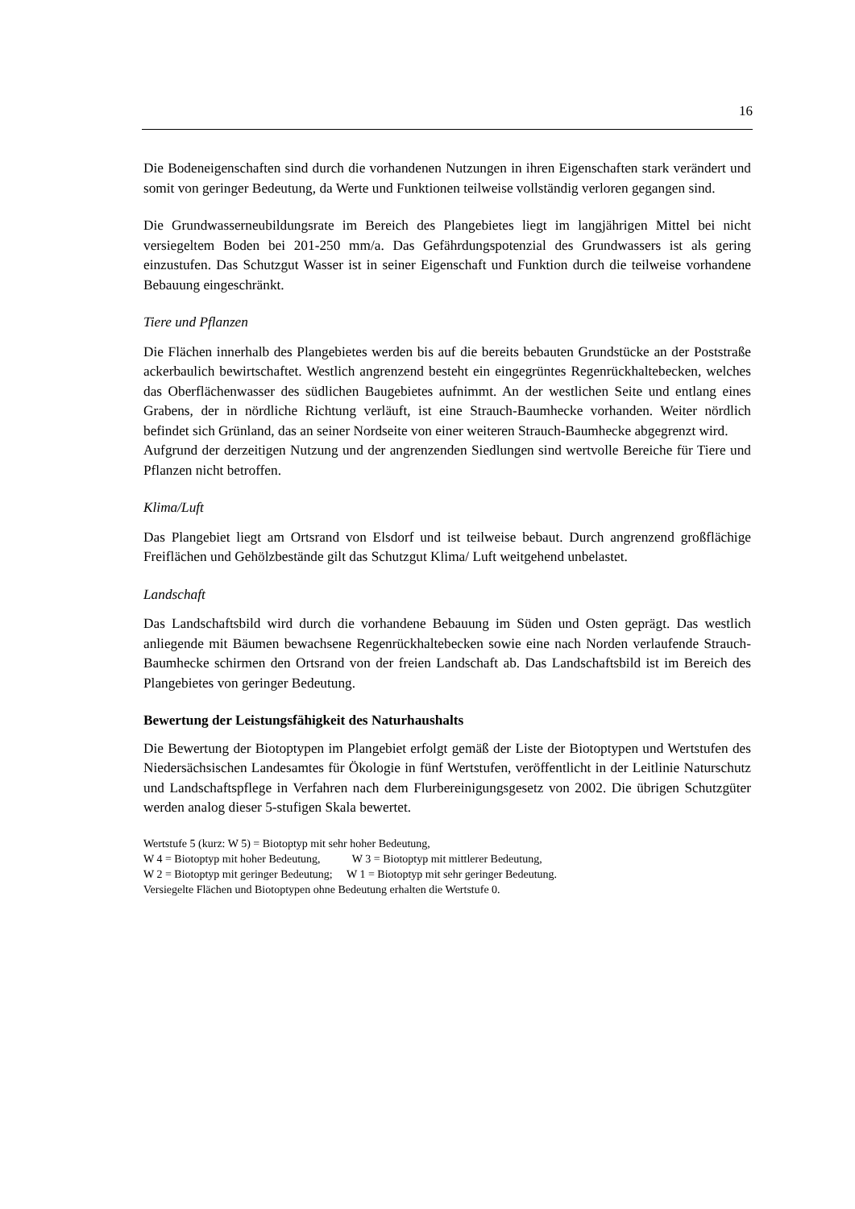16
Die Bodeneigenschaften sind durch die vorhandenen Nutzungen in ihren Eigenschaften stark verändert und somit von geringer Bedeutung, da Werte und Funktionen teilweise vollständig verloren gegangen sind.
Die Grundwasserneubildungsrate im Bereich des Plangebietes liegt im langjährigen Mittel bei nicht versiegeltem Boden bei 201-250 mm/a. Das Gefährdungspotenzial des Grundwassers ist als gering einzustufen. Das Schutzgut Wasser ist in seiner Eigenschaft und Funktion durch die teilweise vorhandene Bebauung eingeschränkt.
Tiere und Pflanzen
Die Flächen innerhalb des Plangebietes werden bis auf die bereits bebauten Grundstücke an der Poststraße ackerbaulich bewirtschaftet. Westlich angrenzend besteht ein eingegrüntes Regenrückhaltebecken, welches das Oberflächenwasser des südlichen Baugebietes aufnimmt. An der westlichen Seite und entlang eines Grabens, der in nördliche Richtung verläuft, ist eine Strauch-Baumhecke vorhanden. Weiter nördlich befindet sich Grünland, das an seiner Nordseite von einer weiteren Strauch-Baumhecke abgegrenzt wird.
Aufgrund der derzeitigen Nutzung und der angrenzenden Siedlungen sind wertvolle Bereiche für Tiere und Pflanzen nicht betroffen.
Klima/Luft
Das Plangebiet liegt am Ortsrand von Elsdorf und ist teilweise bebaut. Durch angrenzend großflächige Freiflächen und Gehölzbestände gilt das Schutzgut Klima/ Luft weitgehend unbelastet.
Landschaft
Das Landschaftsbild wird durch die vorhandene Bebauung im Süden und Osten geprägt. Das westlich anliegende mit Bäumen bewachsene Regenrückhaltebecken sowie eine nach Norden verlaufende Strauch-Baumhecke schirmen den Ortsrand von der freien Landschaft ab. Das Landschaftsbild ist im Bereich des Plangebietes von geringer Bedeutung.
Bewertung der Leistungsfähigkeit des Naturhaushalts
Die Bewertung der Biotoptypen im Plangebiet erfolgt gemäß der Liste der Biotoptypen und Wertstufen des Niedersächsischen Landesamtes für Ökologie in fünf Wertstufen, veröffentlicht in der Leitlinie Naturschutz und Landschaftspflege in Verfahren nach dem Flurbereinigungsgesetz von 2002. Die übrigen Schutzgüter werden analog dieser 5-stufigen Skala bewertet.
Wertstufe 5 (kurz: W 5) = Biotoptyp mit sehr hoher Bedeutung,
W 4 = Biotoptyp mit hoher Bedeutung, W 3 = Biotoptyp mit mittlerer Bedeutung,
W 2 = Biotoptyp mit geringer Bedeutung; W 1 = Biotoptyp mit sehr geringer Bedeutung.
Versiegelte Flächen und Biotoptypen ohne Bedeutung erhalten die Wertstufe 0.